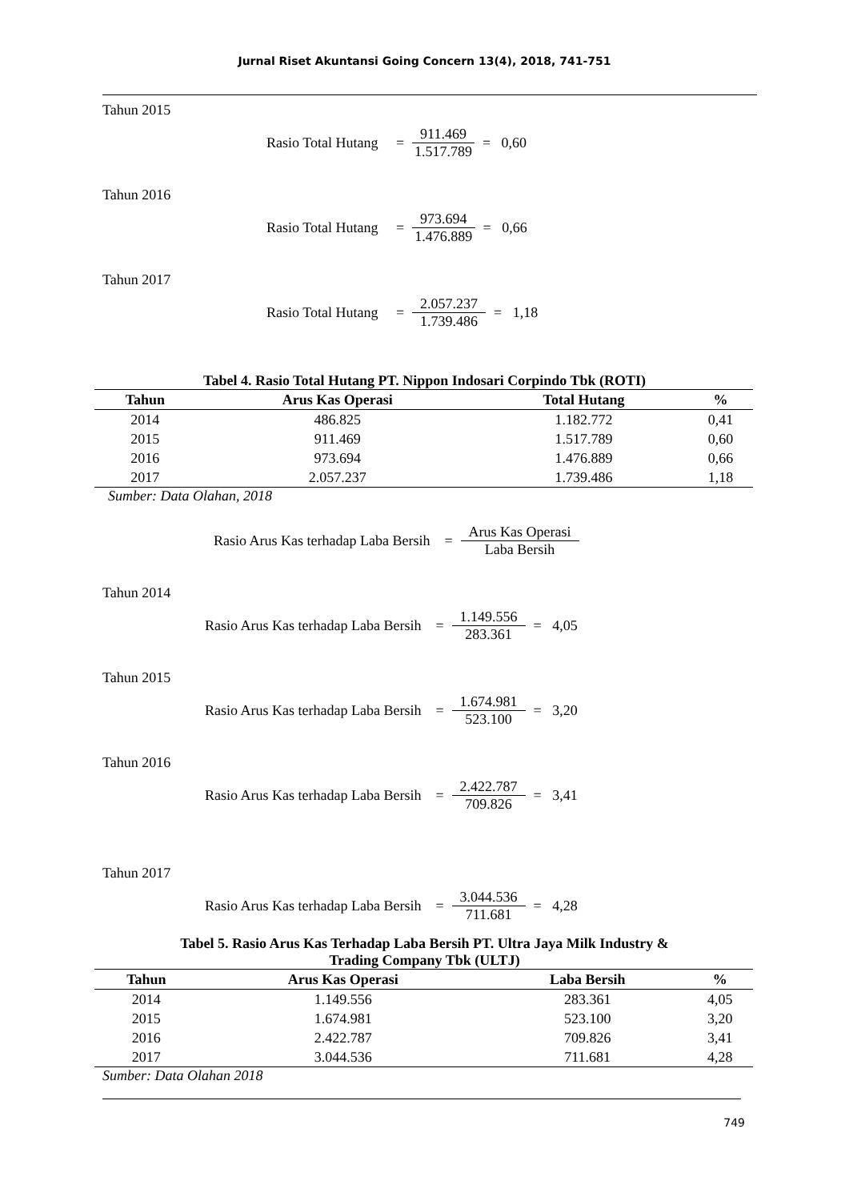Jurnal Riset Akuntansi Going Concern 13(4), 2018, 741-751
Tahun 2015
Rasio Total Hutang = 911.469 1.517.789 = 0,60
Tahun 2016
Rasio Total Hutang = 973.694 1.476.889 = 0,66
Tahun 2017
Rasio Total Hutang = 2.057.237 1.739.486 = 1,18
Tabel 4. Rasio Total Hutang PT. Nippon Indosari Corpindo Tbk (ROTI)
| Tahun | Arus Kas Operasi | Total Hutang | % |
| --- | --- | --- | --- |
| 2014 | 486.825 | 1.182.772 | 0,41 |
| 2015 | 911.469 | 1.517.789 | 0,60 |
| 2016 | 973.694 | 1.476.889 | 0,66 |
| 2017 | 2.057.237 | 1.739.486 | 1,18 |
Sumber: Data Olahan, 2018
Rasio Arus Kas terhadap Laba Bersih = Arus Kas Operasi Laba Bersih
Tahun 2014
Rasio Arus Kas terhadap Laba Bersih = 1.149.556 283.361 = 4,05
Tahun 2015
Rasio Arus Kas terhadap Laba Bersih = 1.674.981 523.100 = 3,20
Tahun 2016
Rasio Arus Kas terhadap Laba Bersih = 2.422.787 709.826 = 3,41
Tahun 2017
Rasio Arus Kas terhadap Laba Bersih = 3.044.536 711.681 = 4,28
Tabel 5. Rasio Arus Kas Terhadap Laba Bersih PT. Ultra Jaya Milk Industry &
Trading Company Tbk (ULTJ)
| Tahun | Arus Kas Operasi | Laba Bersih | % |
| --- | --- | --- | --- |
| 2014 | 1.149.556 | 283.361 | 4,05 |
| 2015 | 1.674.981 | 523.100 | 3,20 |
| 2016 | 2.422.787 | 709.826 | 3,41 |
| 2017 | 3.044.536 | 711.681 | 4,28 |
Sumber: Data Olahan 2018
749